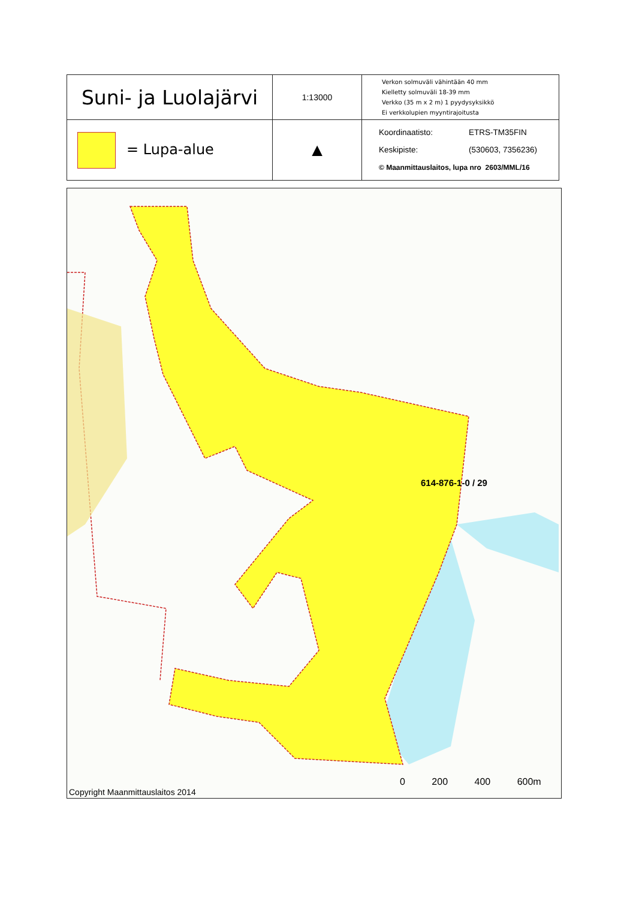| Suni- ja Luolajärvi | 1:13000 | Verkon solmuväli vähintään 40 mm Kielletty solmuväli 18-39 mm Verkko (35 m x 2 m) 1 pyydysyksikkö Ei verkkolupien myyntirajoitusta |
| = Lupa-alue | ▲ | Koordinaatisto: ETRS-TM35FIN Keskipiste: (530603, 7356236) © Maanmittauslaitos, lupa nro 2603/MML/16 |
614-876-1-0 / 29
0 200 400 600m
Copyright Maanmittauslaitos 2014